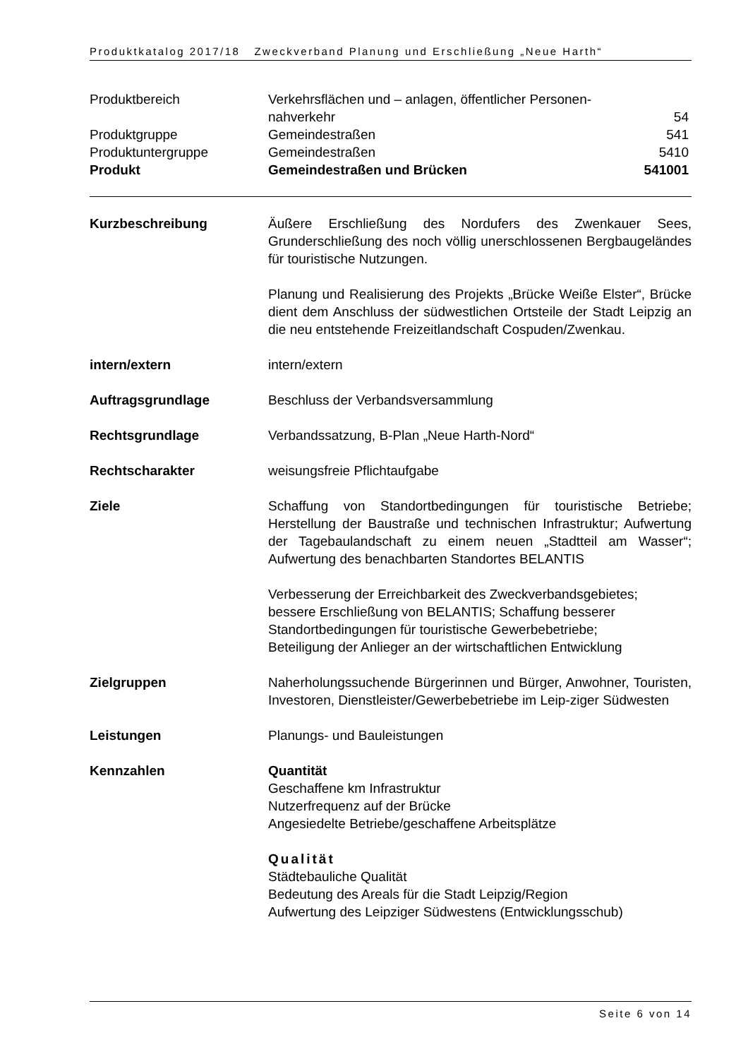Produktkatalog 2017/18 Zweckverband Planung und Erschließung „Neue Harth“
Produktbereich Verkehrsflächen und – anlagen, öffentlicher Personen-
nahverkehr
54
Produktgruppe Gemeindestraßen 541
Produktuntergruppe Gemeindestraßen 5410
Produkt Gemeindestraßen und Brücken 541001
Kurzbeschreibung Äußere Erschließung des Nordufers des Zwenkauer Sees, Grunderschließung des noch völlig unerschlossenen Bergbaugeländes für touristische Nutzungen.
Planung und Realisierung des Projekts „Brücke Weiße Elster“, Brücke dient dem Anschluss der südwestlichen Ortsteile der Stadt Leipzig an die neu entstehende Freizeitlandschaft Cospuden/Zwenkau.
intern/extern intern/extern
Auftragsgrundlage Beschluss der Verbandsversammlung
Rechtsgrundlage Verbandssatzung, B-Plan „Neue Harth-Nord“
Rechtscharakter weisungsfreie Pflichtaufgabe
Ziele Schaffung von Standortbedingungen für touristische Betriebe; Herstellung der Baustraße und technischen Infrastruktur; Aufwertung der Tagebaulandschaft zu einem neuen „Stadtteil am Wasser“; Aufwertung des benachbarten Standortes BELANTIS
Verbesserung der Erreichbarkeit des Zweckverbandsgebietes;
bessere Erschließung von BELANTIS; Schaffung besserer
Standortbedingungen für touristische Gewerbebetriebe;
Beteiligung der Anlieger an der wirtschaftlichen Entwicklung
Zielgruppen Naherholungssuchende Bürgerinnen und Bürger, Anwohner, Touristen, Investoren, Dienstleister/Gewerbebetriebe im Leip-ziger Südwesten
Leistungen Planungs- und Bauleistungen
Kennzahlen Quantität
Geschaffene km Infrastruktur
Nutzerfrequenz auf der Brücke
Angesiedelte Betriebe/geschaffene Arbeitsplätze
Qualität
Städtebauliche Qualität
Bedeutung des Areals für die Stadt Leipzig/Region
Aufwertung des Leipziger Südwestens (Entwicklungsschub)
Seite 6 von 14